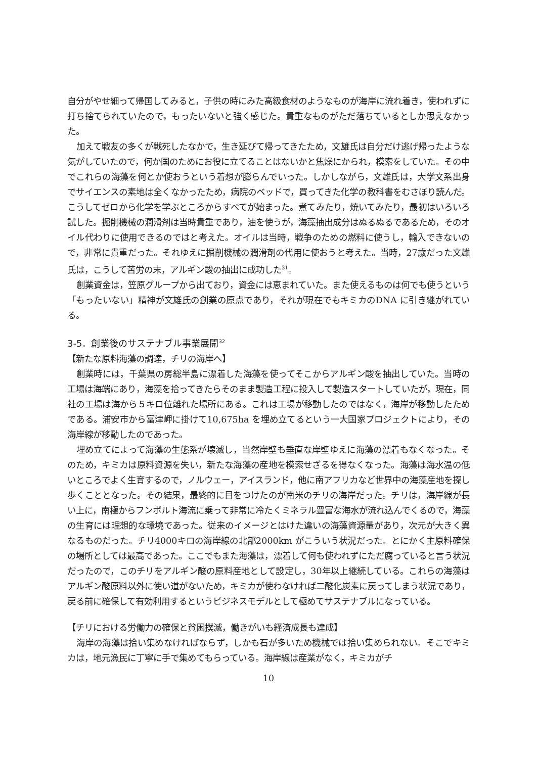自分がやせ細って帰国してみると，子供の時にみた高級食材のようなものが海岸に流れ着き，使われずに打ち捨てられていたので，もったいないと強く感じた。貴重なものがただ落ちているとしか思えなかった。
加えて戦友の多くが戦死したなかで，生き延びて帰ってきたため，文雄氏は自分だけ逃げ帰ったような気がしていたので，何か国のためにお役に立てることはないかと焦燥にかられ，模索をしていた。その中でこれらの海藻を何とか使おうという着想が膨らんでいった。しかしながら，文雄氏は，大学文系出身でサイエンスの素地は全くなかったため，病院のベッドで，買ってきた化学の教科書をむさぼり読んだ。こうしてゼロから化学を学ぶところからすべてが始まった。煮てみたり，焼いてみたり，最初はいろいろ試した。掘削機械の潤滑剤は当時貴重であり，油を使うが，海藻抽出成分はぬるぬるであるため，そのオイル代わりに使用できるのではと考えた。オイルは当時，戦争のための燃料に使うし，輸入できないので，非常に貴重だった。それゆえに掘削機械の潤滑剤の代用に使おうと考えた。当時，27歳だった文雄氏は，こうして苦労の末，アルギン酸の抽出に成功した<sup>31</sup>。
創業資金は，笠原グループから出ており，資金には恵まれていた。また使えるものは何でも使うという「もったいない」精神が文雄氏の創業の原点であり，それが現在でもキミカのDNA に引き継がれている。
3-5．創業後のサステナブル事業展開<sup>32</sup>
【新たな原料海藻の調達，チリの海岸へ】
創業時には，千葉県の房総半島に漂着した海藻を使ってそこからアルギン酸を抽出していた。当時の工場は海端にあり，海藻を拾ってきたらそのまま製造工程に投入して製造スタートしていたが，現在，同社の工場は海から５キロ位離れた場所にある。これは工場が移動したのではなく，海岸が移動したためである。浦安市から富津岬に掛けて10,675ha を埋め立てるという一大国家プロジェクトにより，その海岸線が移動したのであった。
埋め立てによって海藻の生態系が壊滅し，当然岸壁も垂直な岸壁ゆえに海藻の漂着もなくなった。そのため，キミカは原料資源を失い，新たな海藻の産地を模索せざるを得なくなった。海藻は海水温の低いところでよく生育するので，ノルウェー，アイスランド，他に南アフリカなど世界中の海藻産地を探し歩くこととなった。その結果，最終的に目をつけたのが南米のチリの海岸だった。チリは，海岸線が長い上に，南極からフンボルト海流に乗って非常に冷たくミネラル豊富な海水が流れ込んでくるので，海藻の生育には理想的な環境であった。従来のイメージとはけた違いの海藻資源量があり，次元が大きく異なるものだった。チリ4000キロの海岸線の北部2000km がこういう状況だった。とにかく主原料確保の場所としては最高であった。ここでもまた海藻は，漂着して何も使われずにただ腐っていると言う状況だったので，このチリをアルギン酸の原料産地として設定し，30年以上継続している。これらの海藻はアルギン酸原料以外に使い道がないため，キミカが使わなければ二酸化炭素に戻ってしまう状況であり，戻る前に確保して有効利用するというビジネスモデルとして極めてサステナブルになっている。
【チリにおける労働力の確保と貧困撲滅，働きがいも経済成長も達成】
海岸の海藻は拾い集めなければならず，しかも石が多いため機械では拾い集められない。そこでキミカは，地元漁民に丁寧に手で集めてもらっている。海岸線は産業がなく，キミカがチ
10